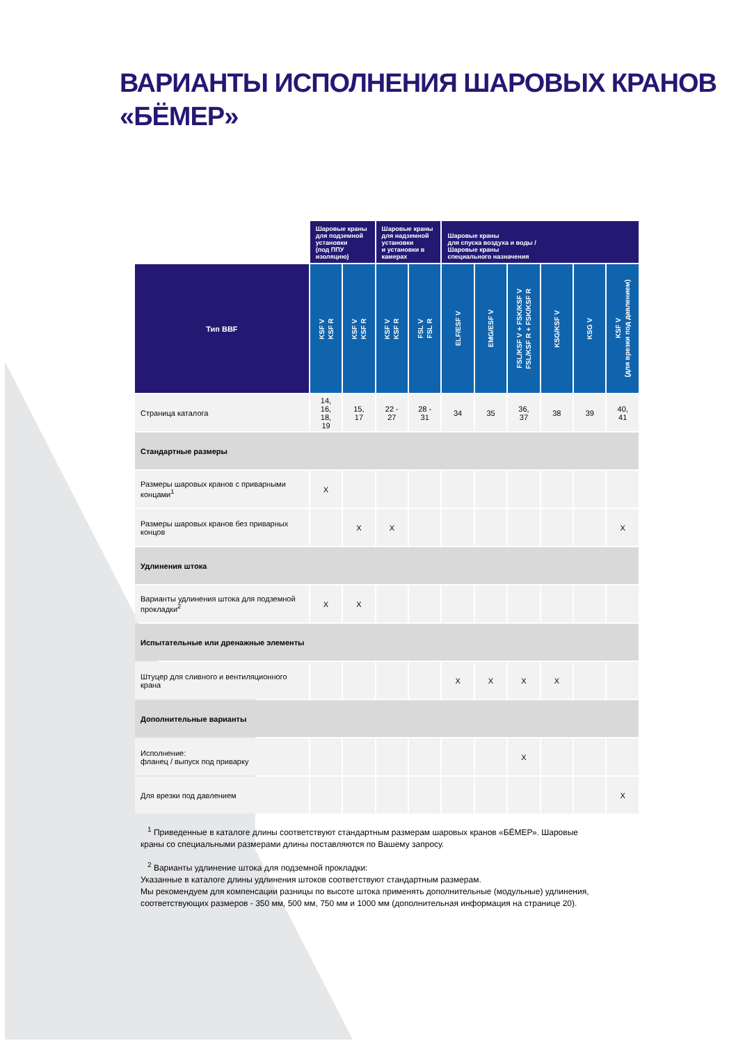ВАРИАНТЫ ИСПОЛНЕНИЯ ШАРОВЫХ КРАНОВ
«БЁМЕР»
| | Шаровые краны для подземной установки (под ППУ изоляцию) | | Шаровые краны для надземной установки и установки в камерах | | Шаровые краны для спуска воздуха и воды / Шаровые краны специального назначения | | | | | |
| --- | --- | --- | --- | --- | --- | --- | --- | --- | --- | --- |
| Тип BBF | KSF V KSF R | KSF V KSF R | KSF V KSF R | FSL V FSL R | ELF/ESF V | EMG/ESF V | FSL/KSF V + FSK/KSF V FSL/KSF R + FSK/KSF R | KSG/KSF V | KSG V | KSF V (для врезки под давлением) |
| Страница каталога | 14, 16, 18, 19 | 15, 17 | 22 - 27 | 28 - 31 | 34 | 35 | 36, 37 | 38 | 39 | 40, 41 |
| Стандартные размеры | | | | | | | | | | |
| Размеры шаровых кранов с приварными концами<sup>1</sup> | X | | | | | | | | | |
| Размеры шаровых кранов без приварных концов | | X | X | | | | | | | X |
| Удлинения штока | | | | | | | | | | |
| Варианты удлинения штока для подземной прокладки<sup>2</sup> | X | X | | | | | | | | |
| Испытательные или дренажные элементы | | | | | | | | | | |
| Штуцер для сливного и вентиляционного крана | | | | | X | X | X | X | | |
| Дополнительные варианты | | | | | | | | | | |
| Исполнение: фланец / выпуск под приварку | | | | | | | X | | | |
| Для врезки под давлением | | | | | | | | | | X |
<sup>1</sup> Приведенные в каталоге длины соответствуют стандартным размерам шаровых кранов «БЁМЕР». Шаровые краны со специальными размерами длины поставляются по Вашему запросу.
<sup>2</sup> Варианты удлинение штока для подземной прокладки:
Указанные в каталоге длины удлинения штоков соответствуют стандартным размерам.
Мы рекомендуем для компенсации разницы по высоте штока применять дополнительные (модульные) удлинения, соответствующих размеров - 350 мм, 500 мм, 750 мм и 1000 мм (дополнительная информация на странице 20).